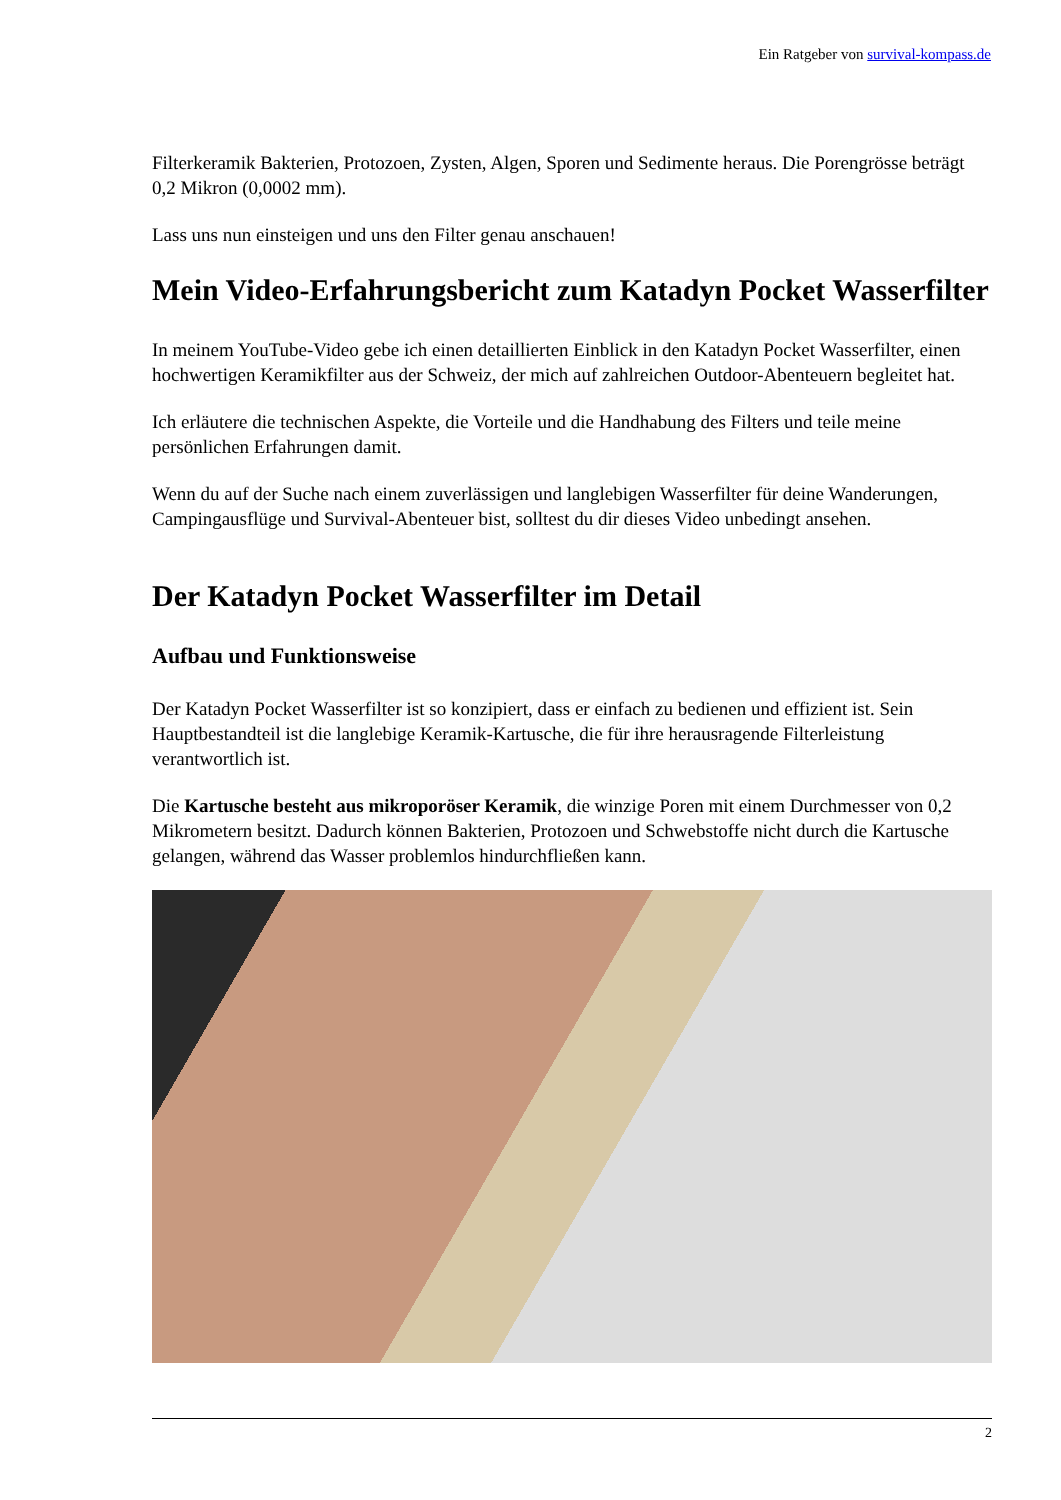Ein Ratgeber von survival-kompass.de
Filterkeramik Bakterien, Protozoen, Zysten, Algen, Sporen und Sedimente heraus. Die Porengrösse beträgt 0,2 Mikron (0,0002 mm).
Lass uns nun einsteigen und uns den Filter genau anschauen!
Mein Video-Erfahrungsbericht zum Katadyn Pocket Wasserfilter
In meinem YouTube-Video gebe ich einen detaillierten Einblick in den Katadyn Pocket Wasserfilter, einen hochwertigen Keramikfilter aus der Schweiz, der mich auf zahlreichen Outdoor-Abenteuern begleitet hat.
Ich erläutere die technischen Aspekte, die Vorteile und die Handhabung des Filters und teile meine persönlichen Erfahrungen damit.
Wenn du auf der Suche nach einem zuverlässigen und langlebigen Wasserfilter für deine Wanderungen, Campingausflüge und Survival-Abenteuer bist, solltest du dir dieses Video unbedingt ansehen.
Der Katadyn Pocket Wasserfilter im Detail
Aufbau und Funktionsweise
Der Katadyn Pocket Wasserfilter ist so konzipiert, dass er einfach zu bedienen und effizient ist. Sein Hauptbestandteil ist die langlebige Keramik-Kartusche, die für ihre herausragende Filterleistung verantwortlich ist.
Die Kartusche besteht aus mikroporöser Keramik, die winzige Poren mit einem Durchmesser von 0,2 Mikrometern besitzt. Dadurch können Bakterien, Protozoen und Schwebstoffe nicht durch die Kartusche gelangen, während das Wasser problemlos hindurchfließen kann.
2